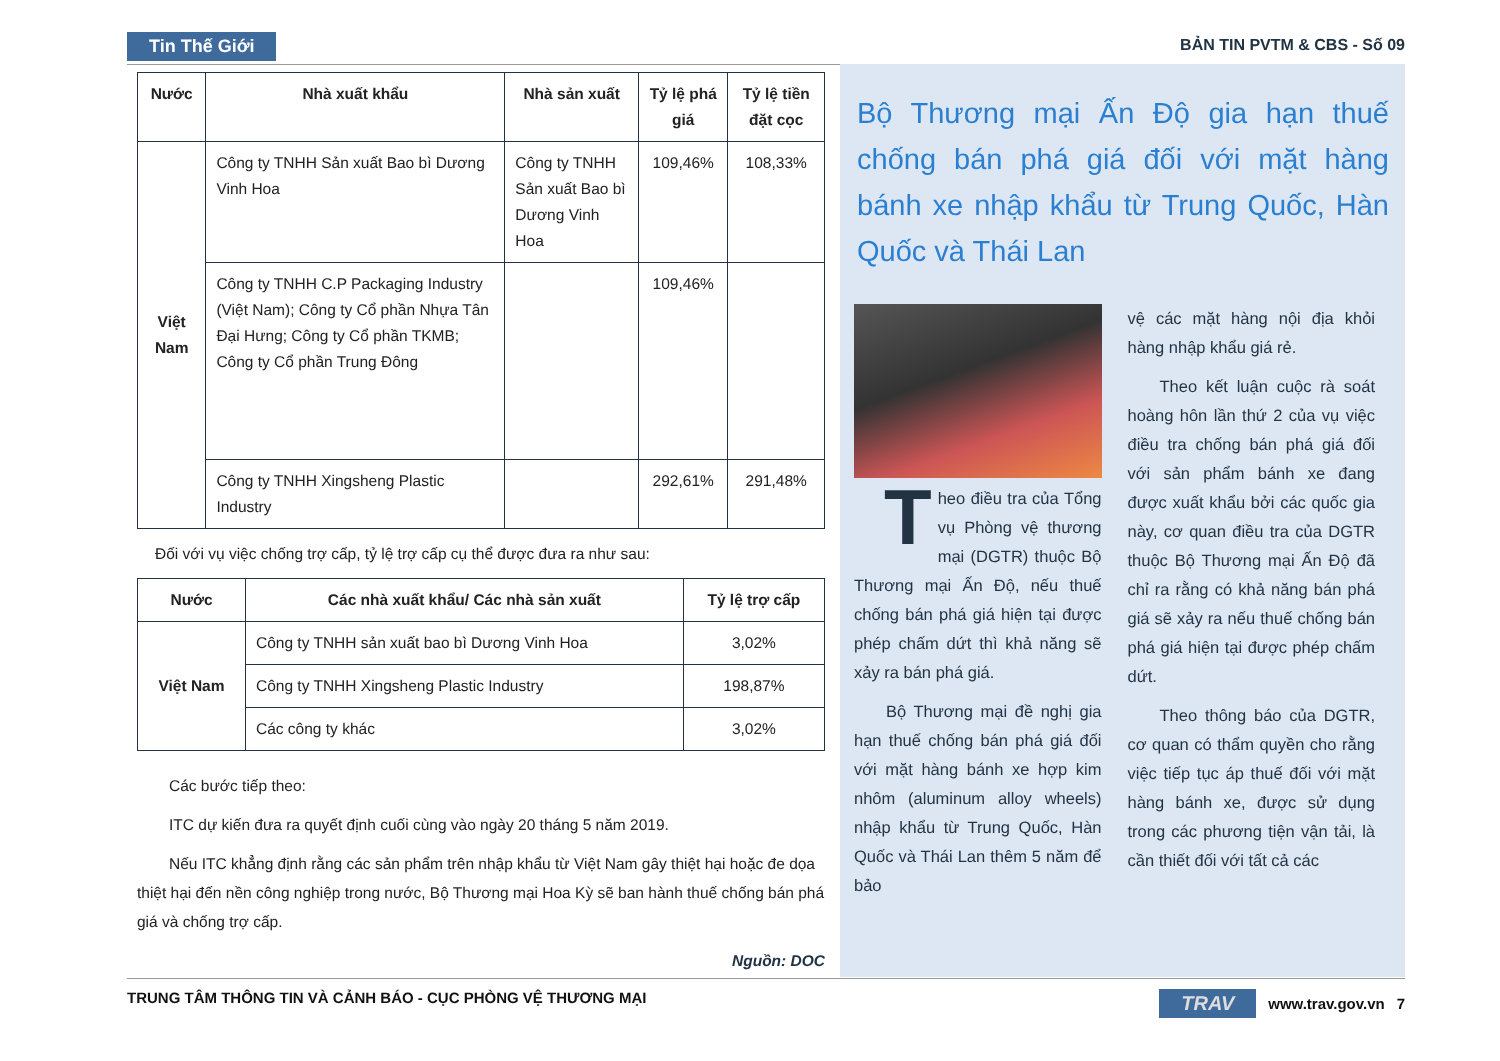Tin Thế Giới BẢN TIN PVTM & CBS - Số 09
| Nước | Nhà xuất khẩu | Nhà sản xuất | Tỷ lệ phá giá | Tỷ lệ tiền đặt cọc |
| --- | --- | --- | --- | --- |
| Việt Nam | Công ty TNHH Sản xuất Bao bì Dương Vinh Hoa | Công ty TNHH Sản xuất Bao bì Dương Vinh Hoa | 109,46% | 108,33% |
| | Công ty TNHH C.P Packaging Industry (Việt Nam); Công ty Cổ phần Nhựa Tân Đại Hưng; Công ty Cổ phần TKMB; Công ty Cổ phần Trung Đông | | 109,46% | |
| | Công ty TNHH Xingsheng Plastic Industry | | 292,61% | 291,48% |
Đối với vụ việc chống trợ cấp, tỷ lệ trợ cấp cụ thể được đưa ra như sau:
| Nước | Các nhà xuất khẩu/ Các nhà sản xuất | Tỷ lệ trợ cấp |
| --- | --- | --- |
| Việt Nam | Công ty TNHH sản xuất bao bì Dương Vinh Hoa | 3,02% |
| | Công ty TNHH Xingsheng Plastic Industry | 198,87% |
| | Các công ty khác | 3,02% |
Các bước tiếp theo:
ITC dự kiến đưa ra quyết định cuối cùng vào ngày 20 tháng 5 năm 2019.
Nếu ITC khẳng định rằng các sản phẩm trên nhập khẩu từ Việt Nam gây thiệt hại hoặc đe dọa thiệt hại đến nền công nghiệp trong nước, Bộ Thương mại Hoa Kỳ sẽ ban hành thuế chống bán phá giá và chống trợ cấp.
Nguồn: DOC
Bộ Thương mại Ấn Độ gia hạn thuế chống bán phá giá đối với mặt hàng bánh xe nhập khẩu từ Trung Quốc, Hàn Quốc và Thái Lan
Theo điều tra của Tổng vụ Phòng vệ thương mại (DGTR) thuộc Bộ Thương mại Ấn Độ, nếu thuế chống bán phá giá hiện tại được phép chấm dứt thì khả năng sẽ xảy ra bán phá giá.
Bộ Thương mại đề nghị gia hạn thuế chống bán phá giá đối với mặt hàng bánh xe hợp kim nhôm (aluminum alloy wheels) nhập khẩu từ Trung Quốc, Hàn Quốc và Thái Lan thêm 5 năm để bảo
vệ các mặt hàng nội địa khỏi hàng nhập khẩu giá rẻ.
Theo kết luận cuộc rà soát hoàng hôn lần thứ 2 của vụ việc điều tra chống bán phá giá đối với sản phẩm bánh xe đang được xuất khẩu bởi các quốc gia này, cơ quan điều tra của DGTR thuộc Bộ Thương mại Ấn Độ đã chỉ ra rằng có khả năng bán phá giá sẽ xảy ra nếu thuế chống bán phá giá hiện tại được phép chấm dứt.
Theo thông báo của DGTR, cơ quan có thẩm quyền cho rằng việc tiếp tục áp thuế đối với mặt hàng bánh xe, được sử dụng trong các phương tiện vận tải, là cần thiết đối với tất cả các
TRAV www.trav.gov.vn 7
TRUNG TÂM THÔNG TIN VÀ CẢNH BÁO - CỤC PHÒNG VỆ THƯƠNG MẠI